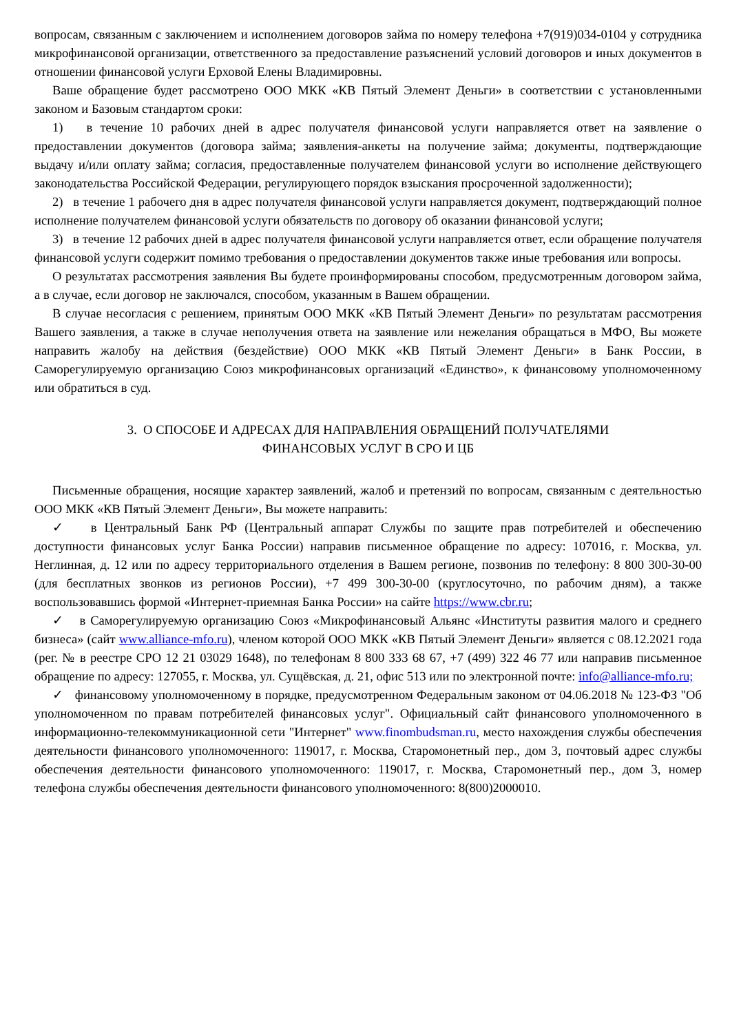вопросам, связанным с заключением и исполнением договоров займа по номеру телефона +7(919)034-0104 у сотрудника микрофинансовой организации, ответственного за предоставление разъяснений условий договоров и иных документов в отношении финансовой услуги Ерховой Елены Владимировны.
Ваше обращение будет рассмотрено ООО МКК «КВ Пятый Элемент Деньги» в соответствии с установленными законом и Базовым стандартом сроки:
1) в течение 10 рабочих дней в адрес получателя финансовой услуги направляется ответ на заявление о предоставлении документов (договора займа; заявления-анкеты на получение займа; документы, подтверждающие выдачу и/или оплату займа; согласия, предоставленные получателем финансовой услуги во исполнение действующего законодательства Российской Федерации, регулирующего порядок взыскания просроченной задолженности);
2) в течение 1 рабочего дня в адрес получателя финансовой услуги направляется документ, подтверждающий полное исполнение получателем финансовой услуги обязательств по договору об оказании финансовой услуги;
3) в течение 12 рабочих дней в адрес получателя финансовой услуги направляется ответ, если обращение получателя финансовой услуги содержит помимо требования о предоставлении документов также иные требования или вопросы.
О результатах рассмотрения заявления Вы будете проинформированы способом, предусмотренным договором займа, а в случае, если договор не заключался, способом, указанным в Вашем обращении.
В случае несогласия с решением, принятым ООО МКК «КВ Пятый Элемент Деньги» по результатам рассмотрения Вашего заявления, а также в случае неполучения ответа на заявление или нежелания обращаться в МФО, Вы можете направить жалобу на действия (бездействие) ООО МКК «КВ Пятый Элемент Деньги» в Банк России, в Саморегулируемую организацию Союз микрофинансовых организаций «Единство», к финансовому уполномоченному или обратиться в суд.
3. О СПОСОБЕ И АДРЕСАХ ДЛЯ НАПРАВЛЕНИЯ ОБРАЩЕНИЙ ПОЛУЧАТЕЛЯМИ
ФИНАНСОВЫХ УСЛУГ В СРО И ЦБ
Письменные обращения, носящие характер заявлений, жалоб и претензий по вопросам, связанным с деятельностью ООО МКК «КВ Пятый Элемент Деньги», Вы можете направить:
✓ в Центральный Банк РФ (Центральный аппарат Службы по защите прав потребителей и обеспечению доступности финансовых услуг Банка России) направив письменное обращение по адресу: 107016, г. Москва, ул. Неглинная, д. 12 или по адресу территориального отделения в Вашем регионе, позвонив по телефону: 8 800 300-30-00 (для бесплатных звонков из регионов России), +7 499 300-30-00 (круглосуточно, по рабочим дням), а также воспользовавшись формой «Интернет-приемная Банка России» на сайте https://www.cbr.ru;
✓ в Саморегулируемую организацию Союз «Микрофинансовый Альянс «Институты развития малого и среднего бизнеса» (сайт www.alliance-mfo.ru), членом которой ООО МКК «КВ Пятый Элемент Деньги» является с 08.12.2021 года (рег. № в реестре СРО 12 21 03029 1648), по телефонам 8 800 333 68 67, +7 (499) 322 46 77 или направив письменное обращение по адресу: 127055, г. Москва, ул. Сущёвская, д. 21, офис 513 или по электронной почте: info@alliance-mfo.ru;
✓ финансовому уполномоченному в порядке, предусмотренном Федеральным законом от 04.06.2018 № 123-ФЗ "Об уполномоченном по правам потребителей финансовых услуг". Официальный сайт финансового уполномоченного в информационно-телекоммуникационной сети "Интернет" www.finombudsman.ru, место нахождения службы обеспечения деятельности финансового уполномоченного: 119017, г. Москва, Старомонетный пер., дом 3, почтовый адрес службы обеспечения деятельности финансового уполномоченного: 119017, г. Москва, Старомонетный пер., дом 3, номер телефона службы обеспечения деятельности финансового уполномоченного: 8(800)2000010.